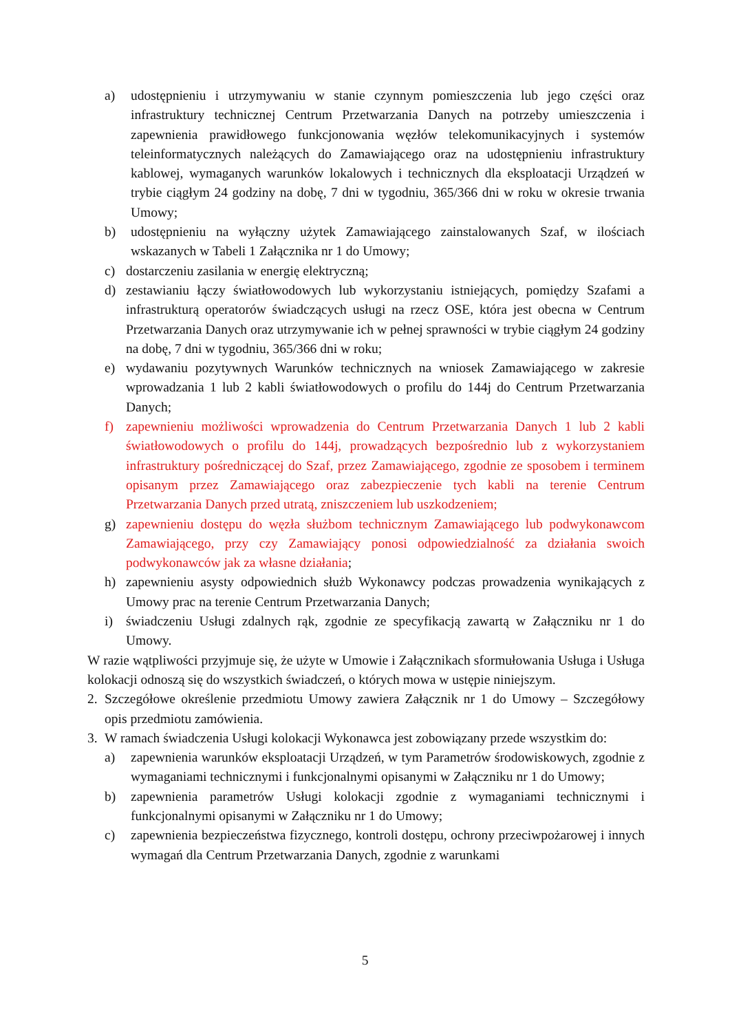a) udostępnieniu i utrzymywaniu w stanie czynnym pomieszczenia lub jego części oraz infrastruktury technicznej Centrum Przetwarzania Danych na potrzeby umieszczenia i zapewnienia prawidłowego funkcjonowania węzłów telekomunikacyjnych i systemów teleinformatycznych należących do Zamawiającego oraz na udostępnieniu infrastruktury kablowej, wymaganych warunków lokalowych i technicznych dla eksploatacji Urządzeń w trybie ciągłym 24 godziny na dobę, 7 dni w tygodniu, 365/366 dni w roku w okresie trwania Umowy;
b) udostępnieniu na wyłączny użytek Zamawiającego zainstalowanych Szaf, w ilościach wskazanych w Tabeli 1 Załącznika nr 1 do Umowy;
c) dostarczeniu zasilania w energię elektryczną;
d) zestawianiu łączy światłowodowych lub wykorzystaniu istniejących, pomiędzy Szafami a infrastrukturą operatorów świadczących usługi na rzecz OSE, która jest obecna w Centrum Przetwarzania Danych oraz utrzymywanie ich w pełnej sprawności w trybie ciągłym 24 godziny na dobę, 7 dni w tygodniu, 365/366 dni w roku;
e) wydawaniu pozytywnych Warunków technicznych na wniosek Zamawiającego w zakresie wprowadzania 1 lub 2 kabli światłowodowych o profilu do 144j do Centrum Przetwarzania Danych;
f) zapewnieniu możliwości wprowadzenia do Centrum Przetwarzania Danych 1 lub 2 kabli światłowodowych o profilu do 144j, prowadzących bezpośrednio lub z wykorzystaniem infrastruktury pośredniczącej do Szaf, przez Zamawiającego, zgodnie ze sposobem i terminem opisanym przez Zamawiającego oraz zabezpieczenie tych kabli na terenie Centrum Przetwarzania Danych przed utratą, zniszczeniem lub uszkodzeniem;
g) zapewnieniu dostępu do węzła służbom technicznym Zamawiającego lub podwykonawcom Zamawiającego, przy czy Zamawiający ponosi odpowiedzialność za działania swoich podwykonawców jak za własne działania;
h) zapewnieniu asysty odpowiednich służb Wykonawcy podczas prowadzenia wynikających z Umowy prac na terenie Centrum Przetwarzania Danych;
i) świadczeniu Usługi zdalnych rąk, zgodnie ze specyfikacją zawartą w Załączniku nr 1 do Umowy.
W razie wątpliwości przyjmuje się, że użyte w Umowie i Załącznikach sformułowania Usługa i Usługa kolokacji odnoszą się do wszystkich świadczeń, o których mowa w ustępie niniejszym.
2. Szczegółowe określenie przedmiotu Umowy zawiera Załącznik nr 1 do Umowy – Szczegółowy opis przedmiotu zamówienia.
3. W ramach świadczenia Usługi kolokacji Wykonawca jest zobowiązany przede wszystkim do:
a) zapewnienia warunków eksploatacji Urządzeń, w tym Parametrów środowiskowych, zgodnie z wymaganiami technicznymi i funkcjonalnymi opisanymi w Załączniku nr 1 do Umowy;
b) zapewnienia parametrów Usługi kolokacji zgodnie z wymaganiami technicznymi i funkcjonalnymi opisanymi w Załączniku nr 1 do Umowy;
c) zapewnienia bezpieczeństwa fizycznego, kontroli dostępu, ochrony przeciwpożarowej i innych wymagań dla Centrum Przetwarzania Danych, zgodnie z warunkami
5